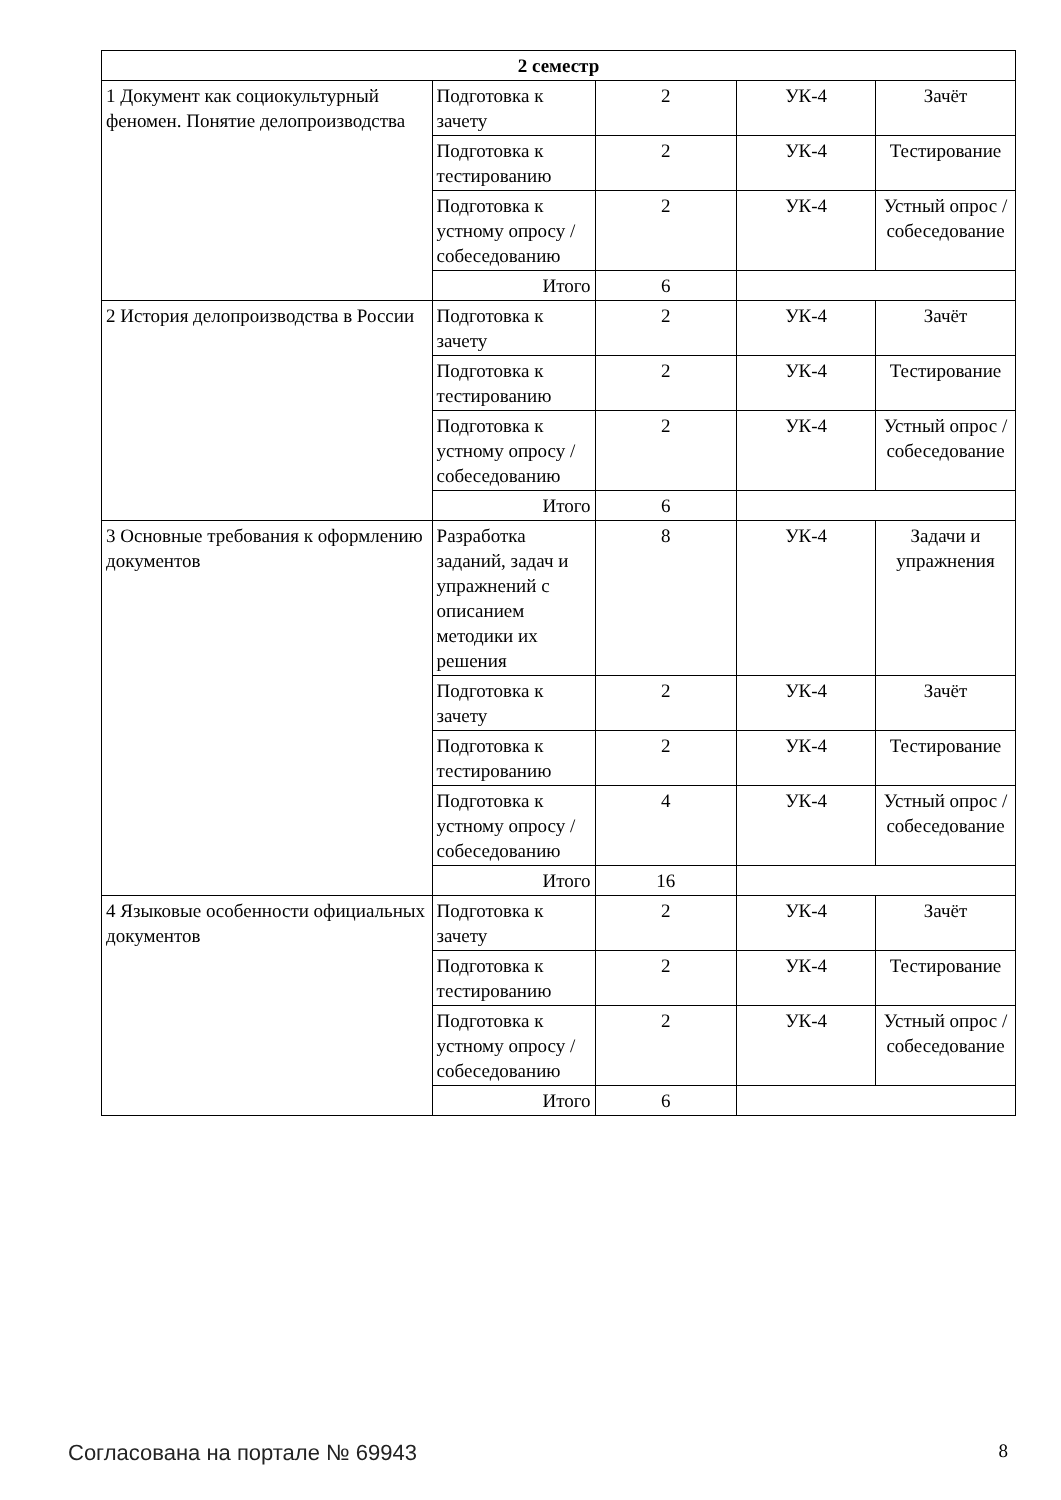| 2 семестр | | | | |
| --- | --- | --- | --- | --- |
| 1 Документ как социокультурный феномен. Понятие делопроизводства | Подготовка к зачету | 2 | УК-4 | Зачёт |
| | Подготовка к тестированию | 2 | УК-4 | Тестирование |
| | Подготовка к устному опросу / собеседованию | 2 | УК-4 | Устный опрос / собеседование |
| | Итого | 6 | | |
| 2 История делопроизводства в России | Подготовка к зачету | 2 | УК-4 | Зачёт |
| | Подготовка к тестированию | 2 | УК-4 | Тестирование |
| | Подготовка к устному опросу / собеседованию | 2 | УК-4 | Устный опрос / собеседование |
| | Итого | 6 | | |
| 3 Основные требования к оформлению документов | Разработка заданий, задач и упражнений с описанием методики их решения | 8 | УК-4 | Задачи и упражнения |
| | Подготовка к зачету | 2 | УК-4 | Зачёт |
| | Подготовка к тестированию | 2 | УК-4 | Тестирование |
| | Подготовка к устному опросу / собеседованию | 4 | УК-4 | Устный опрос / собеседование |
| | Итого | 16 | | |
| 4 Языковые особенности официальных документов | Подготовка к зачету | 2 | УК-4 | Зачёт |
| | Подготовка к тестированию | 2 | УК-4 | Тестирование |
| | Подготовка к устному опросу / собеседованию | 2 | УК-4 | Устный опрос / собеседование |
| | Итого | 6 | | |
Согласована на портале № 69943 8